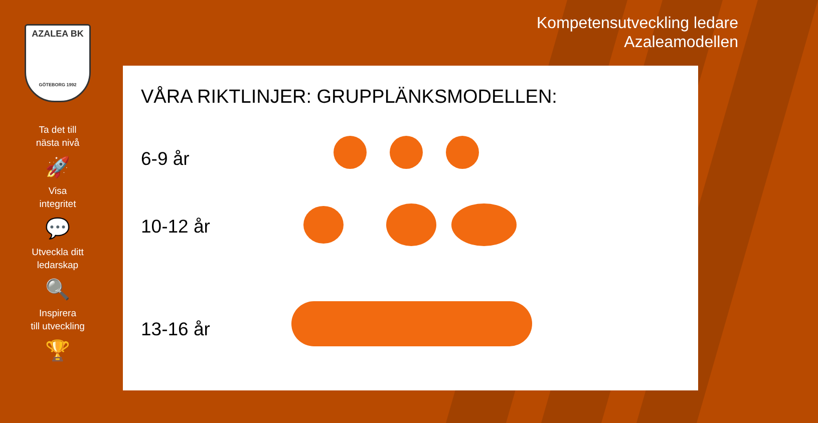AZALEA BK
GÖTEBORG 1992
Ta det till
nästa nivå
🚀
Visa
integritet
💬
Utveckla ditt
ledarskap
🔍
Inspirera
till utveckling
🏆
Kompetensutveckling ledare
Azaleamodellen
VÅRA RIKTLINJER: GRUPPLÄNKSMODELLEN:
6-9 år
10-12 år
13-16 år